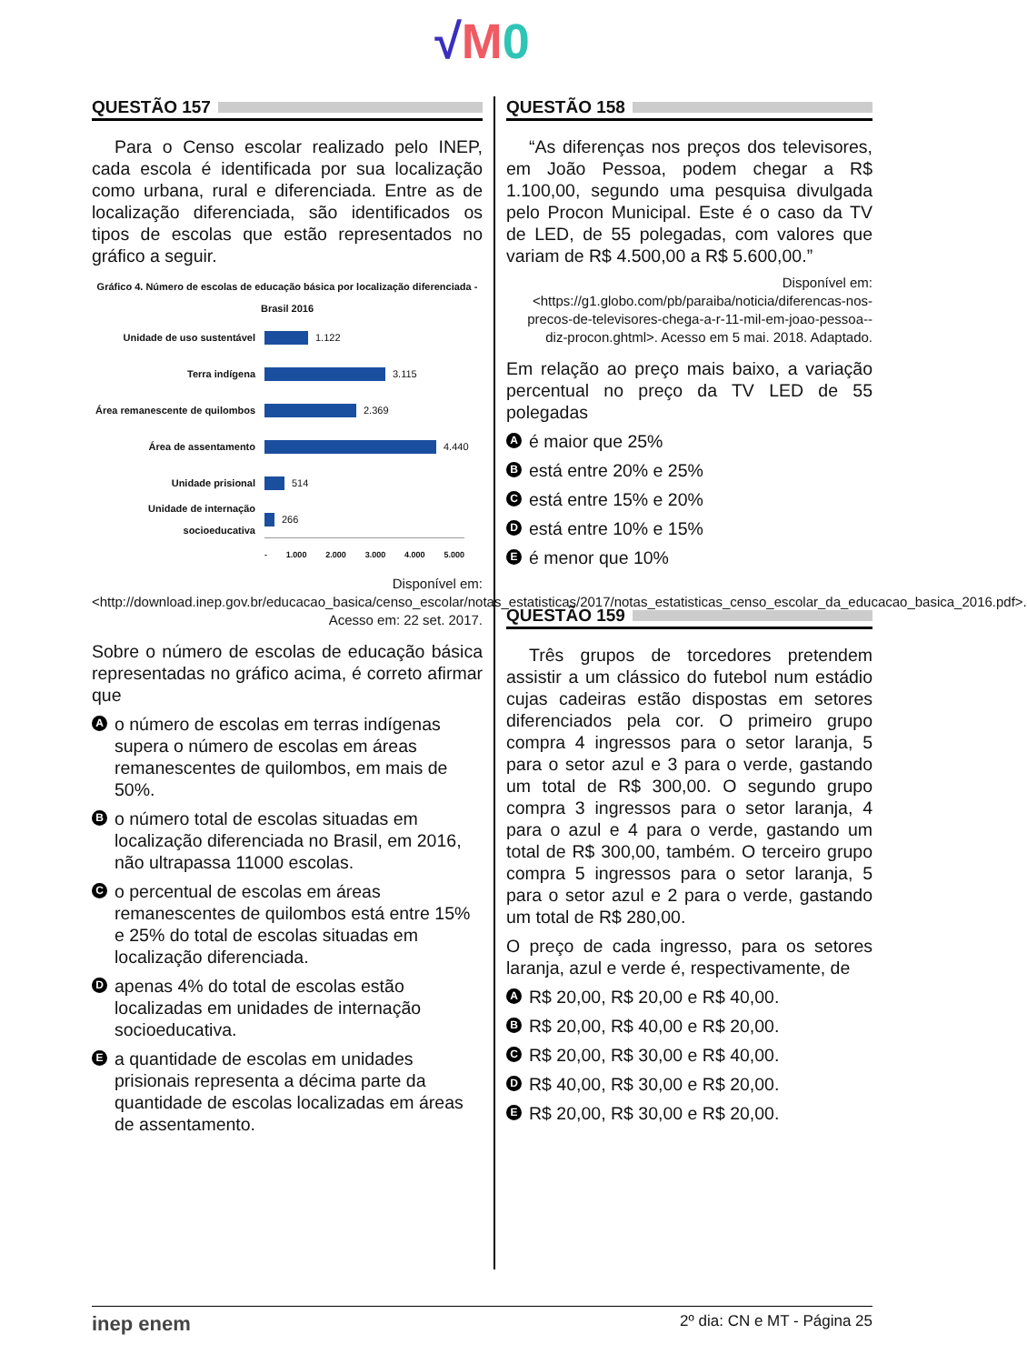√M 0
QUESTÃO 157
Para o Censo escolar realizado pelo INEP, cada escola é identificada por sua localização como urbana, rural e diferenciada. Entre as de localização diferenciada, são identificados os tipos de escolas que estão representados no gráfico a seguir.
Gráfico 4. Número de escolas de educação básica por localização diferenciada - Brasil 2016
Unidade de uso sustentável 1.122
Terra indígena 3.115
Área remanescente de quilombos 2.369
Área de assentamento 4.440
Unidade prisional 514
Unidade de internação socioeducativa 266
- 1.000 2.000 3.000 4.000 5.000
Disponível em: <http://download.inep.gov.br/educacao_basica/censo_escolar/notas_estatisticas/2017/notas_estatisticas_censo_escolar_da_educacao_basica_2016.pdf>. Acesso em: 22 set. 2017.
Sobre o número de escolas de educação básica representadas no gráfico acima, é correto afirmar que
Ao número de escolas em terras indígenas supera o número de escolas em áreas remanescentes de quilombos, em mais de 50%.
Bo número total de escolas situadas em localização diferenciada no Brasil, em 2016, não ultrapassa 11000 escolas.
Co percentual de escolas em áreas remanescentes de quilombos está entre 15% e 25% do total de escolas situadas em localização diferenciada.
Dapenas 4% do total de escolas estão localizadas em unidades de internação socioeducativa.
Ea quantidade de escolas em unidades prisionais representa a décima parte da quantidade de escolas localizadas em áreas de assentamento.
QUESTÃO 158
“As diferenças nos preços dos televisores, em João Pessoa, podem chegar a R$ 1.100,00, segundo uma pesquisa divulgada pelo Procon Municipal. Este é o caso da TV de LED, de 55 polegadas, com valores que variam de R$ 4.500,00 a R$ 5.600,00.”
Disponível em: <https://g1.globo.com/pb/paraiba/noticia/diferencas-nos-precos-de-televisores-chega-a-r-11-mil-em-joao-pessoa--diz-procon.ghtml>. Acesso em 5 mai. 2018. Adaptado.
Em relação ao preço mais baixo, a variação percentual no preço da TV LED de 55 polegadas
Aé maior que 25%
Bestá entre 20% e 25%
Cestá entre 15% e 20%
Destá entre 10% e 15%
Eé menor que 10%
QUESTÃO 159
Três grupos de torcedores pretendem assistir a um clássico do futebol num estádio cujas cadeiras estão dispostas em setores diferenciados pela cor. O primeiro grupo compra 4 ingressos para o setor laranja, 5 para o setor azul e 3 para o verde, gastando um total de R$ 300,00. O segundo grupo compra 3 ingressos para o setor laranja, 4 para o azul e 4 para o verde, gastando um total de R$ 300,00, também. O terceiro grupo compra 5 ingressos para o setor laranja, 5 para o setor azul e 2 para o verde, gastando um total de R$ 280,00.
O preço de cada ingresso, para os setores laranja, azul e verde é, respectivamente, de
A R$ 20,00, R$ 20,00 e R$ 40,00.
B R$ 20,00, R$ 40,00 e R$ 20,00.
C R$ 20,00, R$ 30,00 e R$ 40,00.
D R$ 40,00, R$ 30,00 e R$ 20,00.
E R$ 20,00, R$ 30,00 e R$ 20,00.
inep enem 2º dia: CN e MT - Página 25